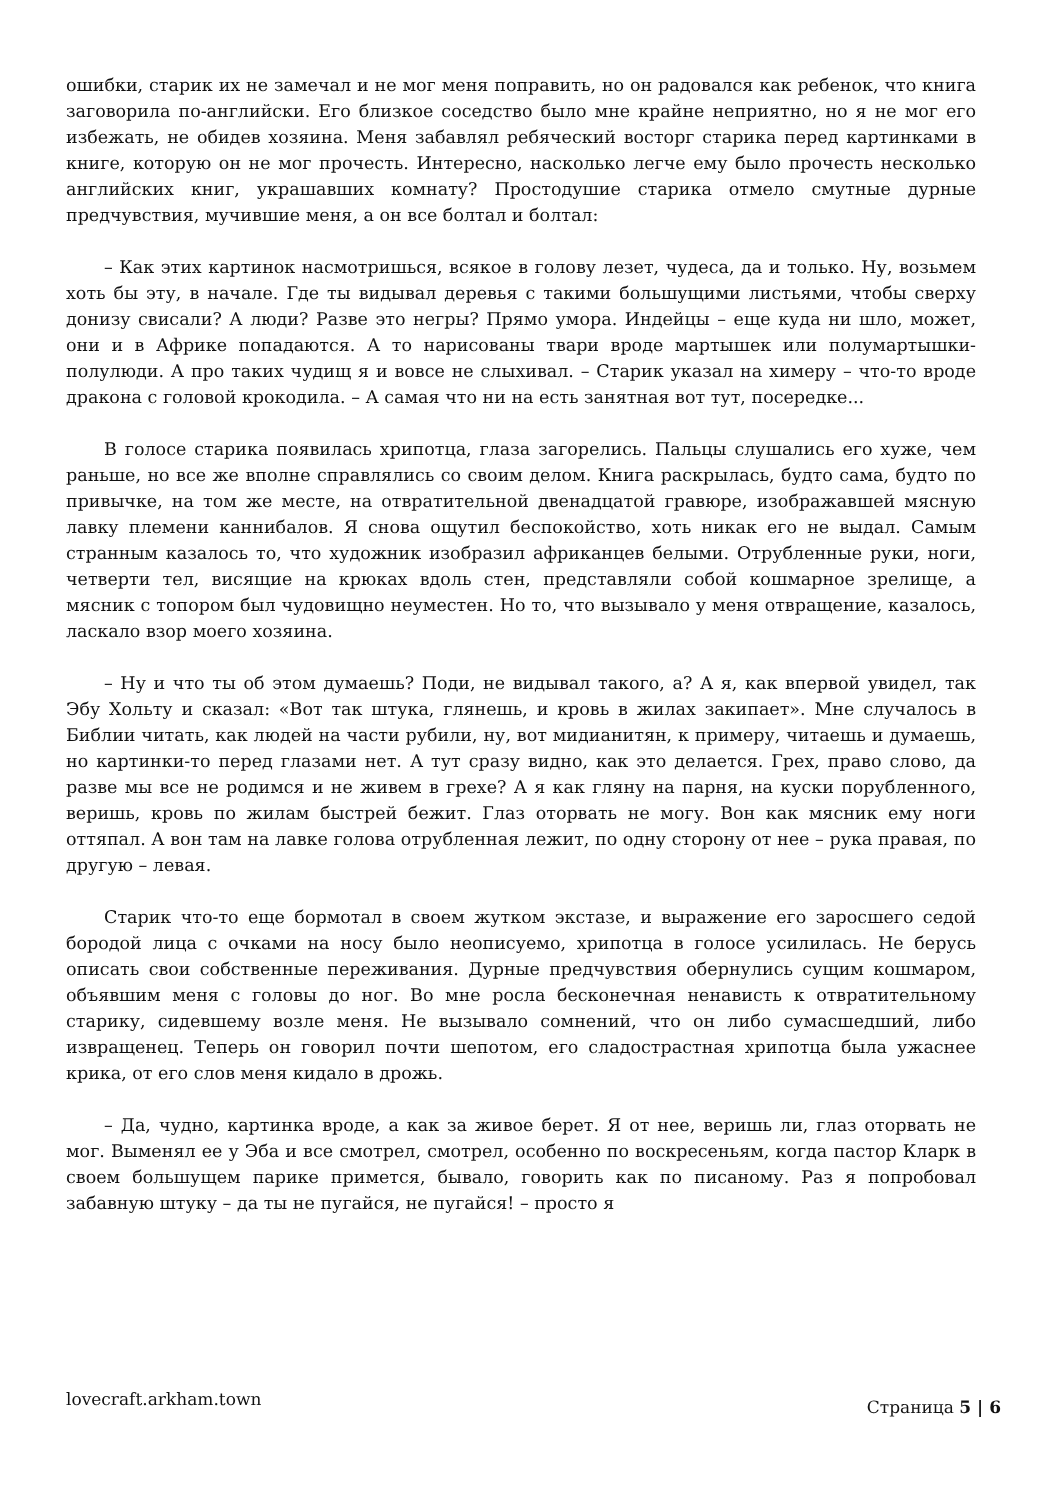ошибки, старик их не замечал и не мог меня поправить, но он радовался как ребенок, что книга заговорила по-английски. Его близкое соседство было мне крайне неприятно, но я не мог его избежать, не обидев хозяина. Меня забавлял ребяческий восторг старика перед картинками в книге, которую он не мог прочесть. Интересно, насколько легче ему было прочесть несколько английских книг, украшавших комнату? Простодушие старика отмело смутные дурные предчувствия, мучившие меня, а он все болтал и болтал:
– Как этих картинок насмотришься, всякое в голову лезет, чудеса, да и только. Ну, возьмем хоть бы эту, в начале. Где ты видывал деревья с такими большущими листьями, чтобы сверху донизу свисали? А люди? Разве это негры? Прямо умора. Индейцы – еще куда ни шло, может, они и в Африке попадаются. А то нарисованы твари вроде мартышек или полумартышки-полулюди. А про таких чудищ я и вовсе не слыхивал. – Старик указал на химеру – что-то вроде дракона с головой крокодила. – А самая что ни на есть занятная вот тут, посередке...
В голосе старика появилась хрипотца, глаза загорелись. Пальцы слушались его хуже, чем раньше, но все же вполне справлялись со своим делом. Книга раскрылась, будто сама, будто по привычке, на том же месте, на отвратительной двенадцатой гравюре, изображавшей мясную лавку племени каннибалов. Я снова ощутил беспокойство, хоть никак его не выдал. Самым странным казалось то, что художник изобразил африканцев белыми. Отрубленные руки, ноги, четверти тел, висящие на крюках вдоль стен, представляли собой кошмарное зрелище, а мясник с топором был чудовищно неуместен. Но то, что вызывало у меня отвращение, казалось, ласкало взор моего хозяина.
– Ну и что ты об этом думаешь? Поди, не видывал такого, а? А я, как впервой увидел, так Эбу Хольту и сказал: «Вот так штука, глянешь, и кровь в жилах закипает». Мне случалось в Библии читать, как людей на части рубили, ну, вот мидианитян, к примеру, читаешь и думаешь, но картинки-то перед глазами нет. А тут сразу видно, как это делается. Грех, право слово, да разве мы все не родимся и не живем в грехе? А я как гляну на парня, на куски порубленного, веришь, кровь по жилам быстрей бежит. Глаз оторвать не могу. Вон как мясник ему ноги оттяпал. А вон там на лавке голова отрубленная лежит, по одну сторону от нее – рука правая, по другую – левая.
Старик что-то еще бормотал в своем жутком экстазе, и выражение его заросшего седой бородой лица с очками на носу было неописуемо, хрипотца в голосе усилилась. Не берусь описать свои собственные переживания. Дурные предчувствия обернулись сущим кошмаром, объявшим меня с головы до ног. Во мне росла бесконечная ненависть к отвратительному старику, сидевшему возле меня. Не вызывало сомнений, что он либо сумасшедший, либо извращенец. Теперь он говорил почти шепотом, его сладострастная хрипотца была ужаснее крика, от его слов меня кидало в дрожь.
– Да, чудно, картинка вроде, а как за живое берет. Я от нее, веришь ли, глаз оторвать не мог. Выменял ее у Эба и все смотрел, смотрел, особенно по воскресеньям, когда пастор Кларк в своем большущем парике примется, бывало, говорить как по писаному. Раз я попробовал забавную штуку – да ты не пугайся, не пугайся! – просто я
lovecraft.arkham.town Страница 5 | 6